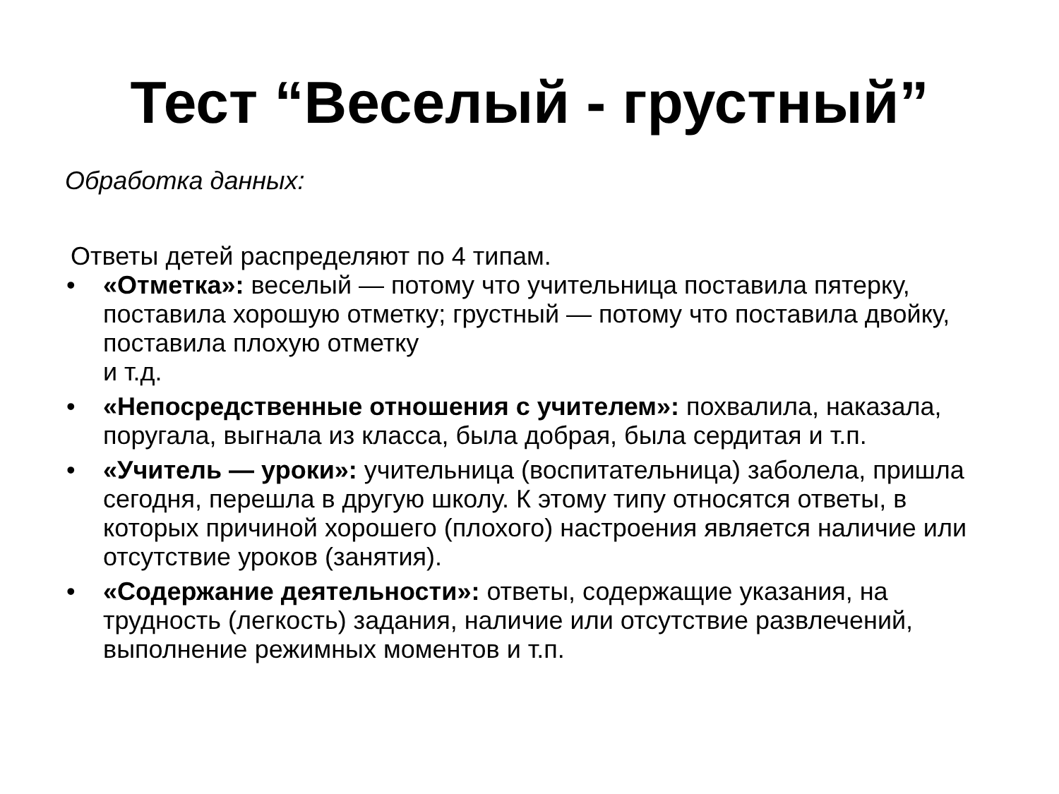Тест “Веселый - грустный”
Обработка данных:
Ответы детей распределяют по 4 типам.
• «Отметка»: веселый — потому что учительница поставила пятерку, поставила хорошую отметку; грустный — потому что поставила двойку, поставила плохую отметку
и т.д.
• «Непосредственные отношения с учителем»: похвалила, наказала, поругала, выгнала из класса, была добрая, была сердитая и т.п.
• «Учитель — уроки»: учительница (воспитательница) заболела, пришла сегодня, перешла в другую школу. К этому типу относятся ответы, в которых причиной хорошего (плохого) настроения является наличие или отсутствие уроков (занятия).
• «Содержание деятельности»: ответы, содержащие указания, на трудность (легкость) задания, наличие или отсутствие развлечений, выполнение режимных моментов и т.п.